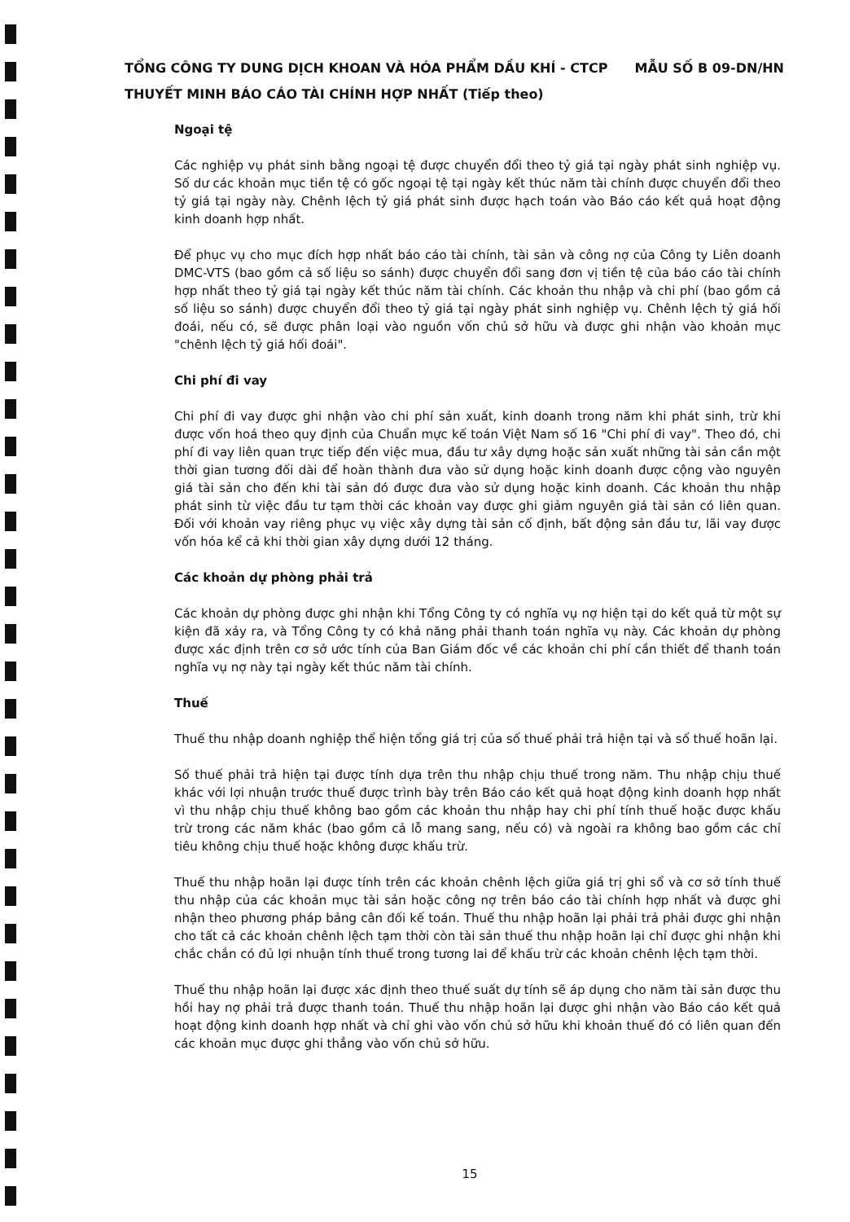TỔNG CÔNG TY DUNG DỊCH KHOAN VÀ HÓA PHẨM DẦU KHÍ - CTCP MẪU SỐ B 09-DN/HN
THUYẾT MINH BÁO CÁO TÀI CHÍNH HỢP NHẤT (Tiếp theo)
Ngoại tệ
Các nghiệp vụ phát sinh bằng ngoại tệ được chuyển đổi theo tỷ giá tại ngày phát sinh nghiệp vụ. Số dư các khoản mục tiền tệ có gốc ngoại tệ tại ngày kết thúc năm tài chính được chuyển đổi theo tỷ giá tại ngày này. Chênh lệch tỷ giá phát sinh được hạch toán vào Báo cáo kết quả hoạt động kinh doanh hợp nhất.
Để phục vụ cho mục đích hợp nhất báo cáo tài chính, tài sản và công nợ của Công ty Liên doanh DMC-VTS (bao gồm cả số liệu so sánh) được chuyển đổi sang đơn vị tiền tệ của báo cáo tài chính hợp nhất theo tỷ giá tại ngày kết thúc năm tài chính. Các khoản thu nhập và chi phí (bao gồm cả số liệu so sánh) được chuyển đổi theo tỷ giá tại ngày phát sinh nghiệp vụ. Chênh lệch tỷ giá hối đoái, nếu có, sẽ được phân loại vào nguồn vốn chủ sở hữu và được ghi nhận vào khoản mục "chênh lệch tỷ giá hối đoái".
Chi phí đi vay
Chi phí đi vay được ghi nhận vào chi phí sản xuất, kinh doanh trong năm khi phát sinh, trừ khi được vốn hoá theo quy định của Chuẩn mực kế toán Việt Nam số 16 "Chi phí đi vay". Theo đó, chi phí đi vay liên quan trực tiếp đến việc mua, đầu tư xây dựng hoặc sản xuất những tài sản cần một thời gian tương đối dài để hoàn thành đưa vào sử dụng hoặc kinh doanh được cộng vào nguyên giá tài sản cho đến khi tài sản đó được đưa vào sử dụng hoặc kinh doanh. Các khoản thu nhập phát sinh từ việc đầu tư tạm thời các khoản vay được ghi giảm nguyên giá tài sản có liên quan. Đối với khoản vay riêng phục vụ việc xây dựng tài sản cố định, bất động sản đầu tư, lãi vay được vốn hóa kể cả khi thời gian xây dựng dưới 12 tháng.
Các khoản dự phòng phải trả
Các khoản dự phòng được ghi nhận khi Tổng Công ty có nghĩa vụ nợ hiện tại do kết quả từ một sự kiện đã xảy ra, và Tổng Công ty có khả năng phải thanh toán nghĩa vụ này. Các khoản dự phòng được xác định trên cơ sở ước tính của Ban Giám đốc về các khoản chi phí cần thiết để thanh toán nghĩa vụ nợ này tại ngày kết thúc năm tài chính.
Thuế
Thuế thu nhập doanh nghiệp thể hiện tổng giá trị của số thuế phải trả hiện tại và số thuế hoãn lại.
Số thuế phải trả hiện tại được tính dựa trên thu nhập chịu thuế trong năm. Thu nhập chịu thuế khác với lợi nhuận trước thuế được trình bày trên Báo cáo kết quả hoạt động kinh doanh hợp nhất vì thu nhập chịu thuế không bao gồm các khoản thu nhập hay chi phí tính thuế hoặc được khấu trừ trong các năm khác (bao gồm cả lỗ mang sang, nếu có) và ngoài ra không bao gồm các chỉ tiêu không chịu thuế hoặc không được khấu trừ.
Thuế thu nhập hoãn lại được tính trên các khoản chênh lệch giữa giá trị ghi sổ và cơ sở tính thuế thu nhập của các khoản mục tài sản hoặc công nợ trên báo cáo tài chính hợp nhất và được ghi nhận theo phương pháp bảng cân đối kế toán. Thuế thu nhập hoãn lại phải trả phải được ghi nhận cho tất cả các khoản chênh lệch tạm thời còn tài sản thuế thu nhập hoãn lại chỉ được ghi nhận khi chắc chắn có đủ lợi nhuận tính thuế trong tương lai để khấu trừ các khoản chênh lệch tạm thời.
Thuế thu nhập hoãn lại được xác định theo thuế suất dự tính sẽ áp dụng cho năm tài sản được thu hồi hay nợ phải trả được thanh toán. Thuế thu nhập hoãn lại được ghi nhận vào Báo cáo kết quả hoạt động kinh doanh hợp nhất và chỉ ghi vào vốn chủ sở hữu khi khoản thuế đó có liên quan đến các khoản mục được ghi thẳng vào vốn chủ sở hữu.
15